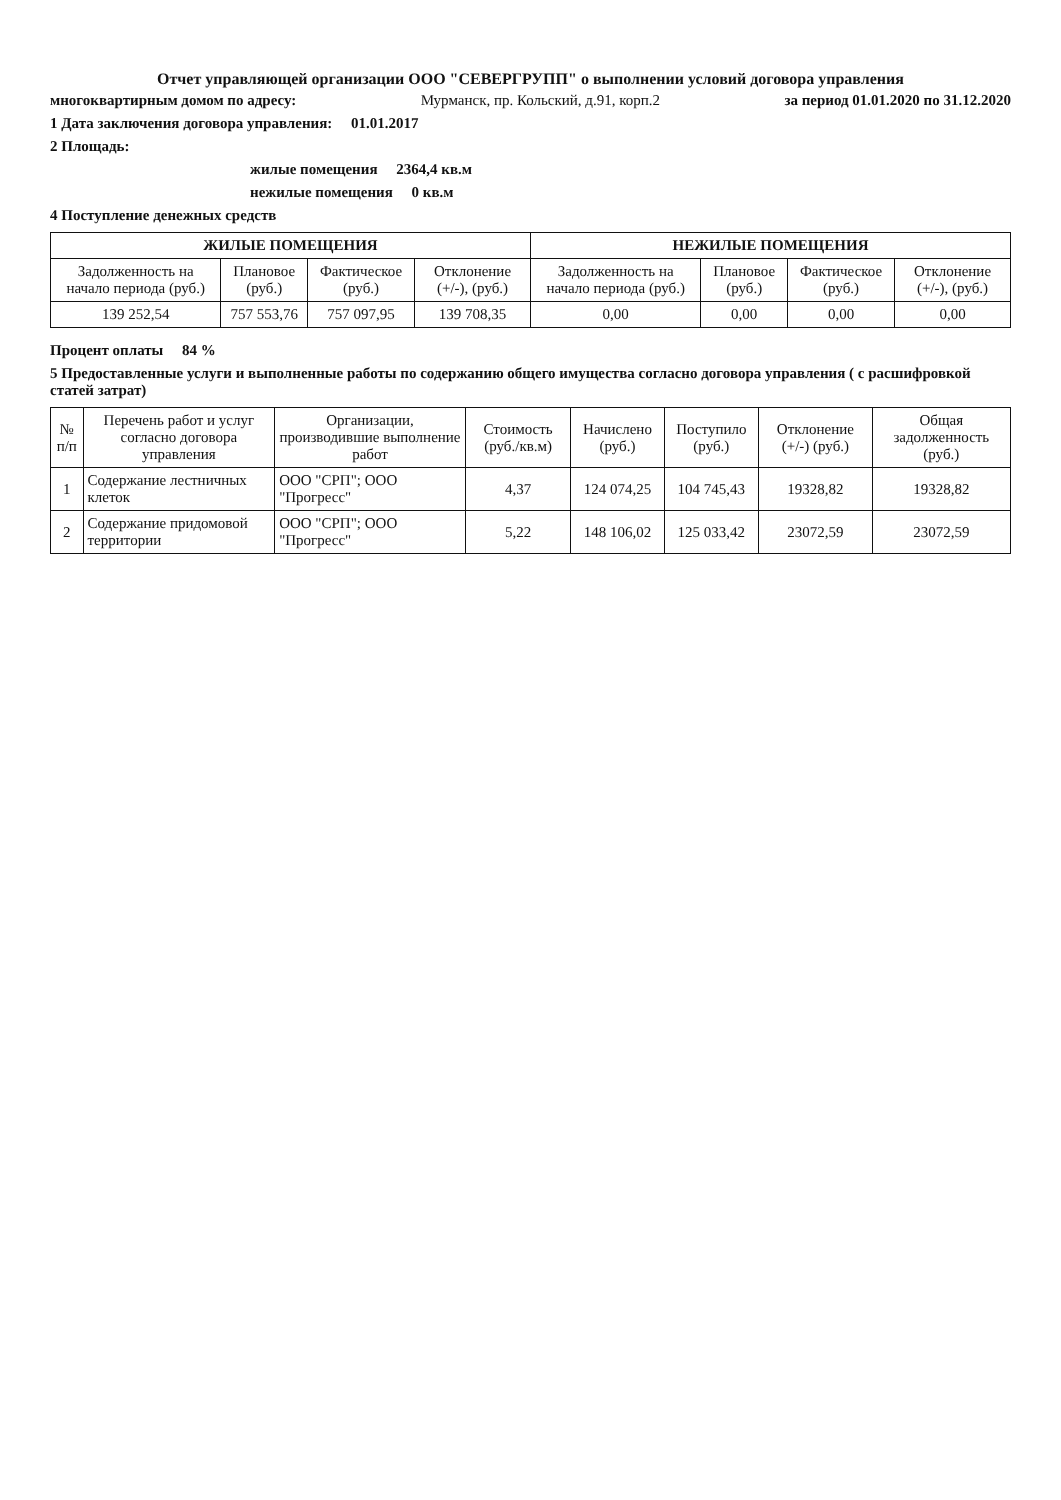Отчет управляющей организации ООО "СЕВЕРГРУПП" о выполнении условий договора управления
многоквартирным домом по адресу: Мурманск, пр. Кольский, д.91, корп.2 за период 01.01.2020 по 31.12.2020
1 Дата заключения договора управления: 01.01.2017
2 Площадь:
жилые помещения 2364,4 кв.м
нежилые помещения 0 кв.м
4 Поступление денежных средств
| ЖИЛЫЕ ПОМЕЩЕНИЯ | | | | НЕЖИЛЫЕ ПОМЕЩЕНИЯ | | | |
| --- | --- | --- | --- | --- | --- | --- | --- |
| Задолженность на начало периода (руб.) | Плановое (руб.) | Фактическое (руб.) | Отклонение (+/-), (руб.) | Задолженность на начало периода (руб.) | Плановое (руб.) | Фактическое (руб.) | Отклонение (+/-), (руб.) |
| 139 252,54 | 757 553,76 | 757 097,95 | 139 708,35 | 0,00 | 0,00 | 0,00 | 0,00 |
Процент оплаты 84 %
5 Предоставленные услуги и выполненные работы по содержанию общего имущества согласно договора управления ( с расшифровкой статей затрат)
| № п/п | Перечень работ и услуг согласно договора управления | Организации, производившие выполнение работ | Стоимость (руб./кв.м) | Начислено (руб.) | Поступило (руб.) | Отклонение (+/-) (руб.) | Общая задолженность (руб.) |
| --- | --- | --- | --- | --- | --- | --- | --- |
| 1 | Содержание лестничных клеток | ООО "СРП"; ООО "Прогресс" | 4,37 | 124 074,25 | 104 745,43 | 19328,82 | 19328,82 |
| 2 | Содержание придомовой территории | ООО "СРП"; ООО "Прогресс" | 5,22 | 148 106,02 | 125 033,42 | 23072,59 | 23072,59 |